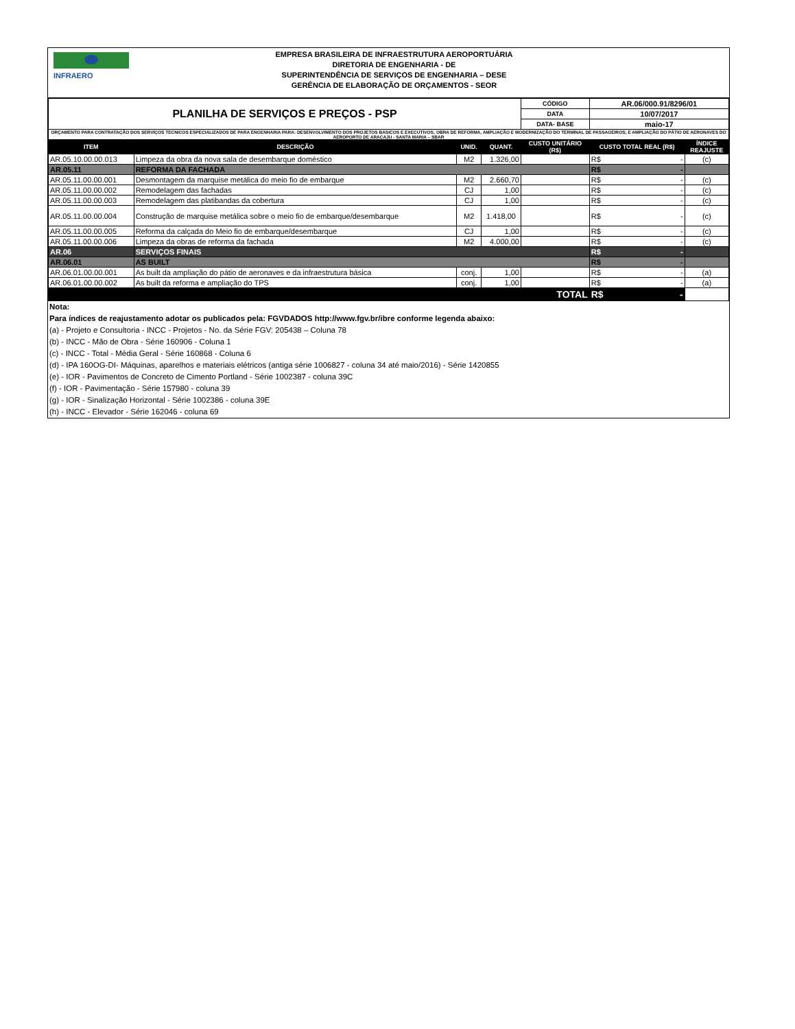INFRAERO
EMPRESA BRASILEIRA DE INFRAESTRUTURA AEROPORTUÁRIA
DIRETORIA DE ENGENHARIA - DE
SUPERINTENDÊNCIA DE SERVIÇOS DE ENGENHARIA – DESE
GERÊNCIA DE ELABORAÇÃO DE ORÇAMENTOS - SEOR
| PLANILHA DE SERVIÇOS E PREÇOS - PSP | | | | CÓDIGO | AR.06/000.91/8296/01 | |
| | | | | DATA | 10/07/2017 | |
| | | | | DATA- BASE | maio-17 | |
| ORÇAMENTO PARA CONTRATAÇÃO DOS SERVIÇOS TECNICOS ESPECIALIZADOS DE PARA ENGENHARIA PARA: DESENVOLVIMENTO DOS PROJETOS BASICOS E EXECUTIVOS; OBRA DE REFORMA, AMPLIAÇÃO E MODERNIZAÇÃO DO TERMINAL DE PASSAGEIROS; E AMPLIAÇÃO DO PÁTIO DE AERONAVES DO AEROPORTO DE ARACAJU - SANTA MARIA – SBAR | | | | | | |
| ITEM | DESCRIÇÃO | UNID. | QUANT. | CUSTO UNITÁRIO (R$) | CUSTO TOTAL REAL (R$) | ÍNDICE REAJUSTE |
| AR.05.10.00.00.013 | Limpeza da obra da nova sala de desembarque doméstico | M2 | 1.326,00 | | R$ - | (c) |
| AR.05.11 | REFORMA DA FACHADA | | | | R$ - | |
| AR.05.11.00.00.001 | Desmontagem da marquise metálica do meio fio de embarque | M2 | 2.660,70 | | R$ - | (c) |
| AR.05.11.00.00.002 | Remodelagem das fachadas | CJ | 1,00 | | R$ - | (c) |
| AR.05.11.00.00.003 | Remodelagem das platibandas da cobertura | CJ | 1,00 | | R$ - | (c) |
| AR.05.11.00.00.004 | Construção de marquise metálica sobre o meio fio de embarque/desembarque | M2 | 1.418,00 | | R$ - | (c) |
| AR.05.11.00.00.005 | Reforma da calçada do Meio fio de embarque/desembarque | CJ | 1,00 | | R$ - | (c) |
| AR.05.11.00.00.006 | Limpeza da obras de reforma da fachada | M2 | 4.000,00 | | R$ - | (c) |
| AR.06 | SERVIÇOS FINAIS | | | | R$ - | |
| AR.06.01 | AS BUILT | | | | R$ - | |
| AR.06.01.00.00.001 | As built da ampliação do pátio de aeronaves e da infraestrutura básica | conj. | 1,00 | | R$ - | (a) |
| AR.06.01.00.00.002 | As built da reforma e ampliação do TPS | conj. | 1,00 | | R$ - | (a) |
| TOTAL | | | | | R$ - | |
Nota:
Para índices de reajustamento adotar os publicados pela: FGVDADOS http://www.fgv.br/ibre conforme legenda abaixo:
(a) - Projeto e Consultoria - INCC - Projetos - No. da Série FGV: 205438 – Coluna 78
(b) - INCC - Mão de Obra - Série 160906 - Coluna 1
(c) - INCC - Total - Média Geral - Série 160868 - Coluna 6
(d) - IPA 160OG-DI- Máquinas, aparelhos e materiais elétricos (antiga série 1006827 - coluna 34 até maio/2016) - Série 1420855
(e) - IOR - Pavimentos de Concreto de Cimento Portland - Série 1002387 - coluna 39C
(f) - IOR - Pavimentação - Série 157980 - coluna 39
(g) - IOR - Sinalização Horizontal - Série 1002386 - coluna 39E
(h) - INCC - Elevador - Série 162046 - coluna 69